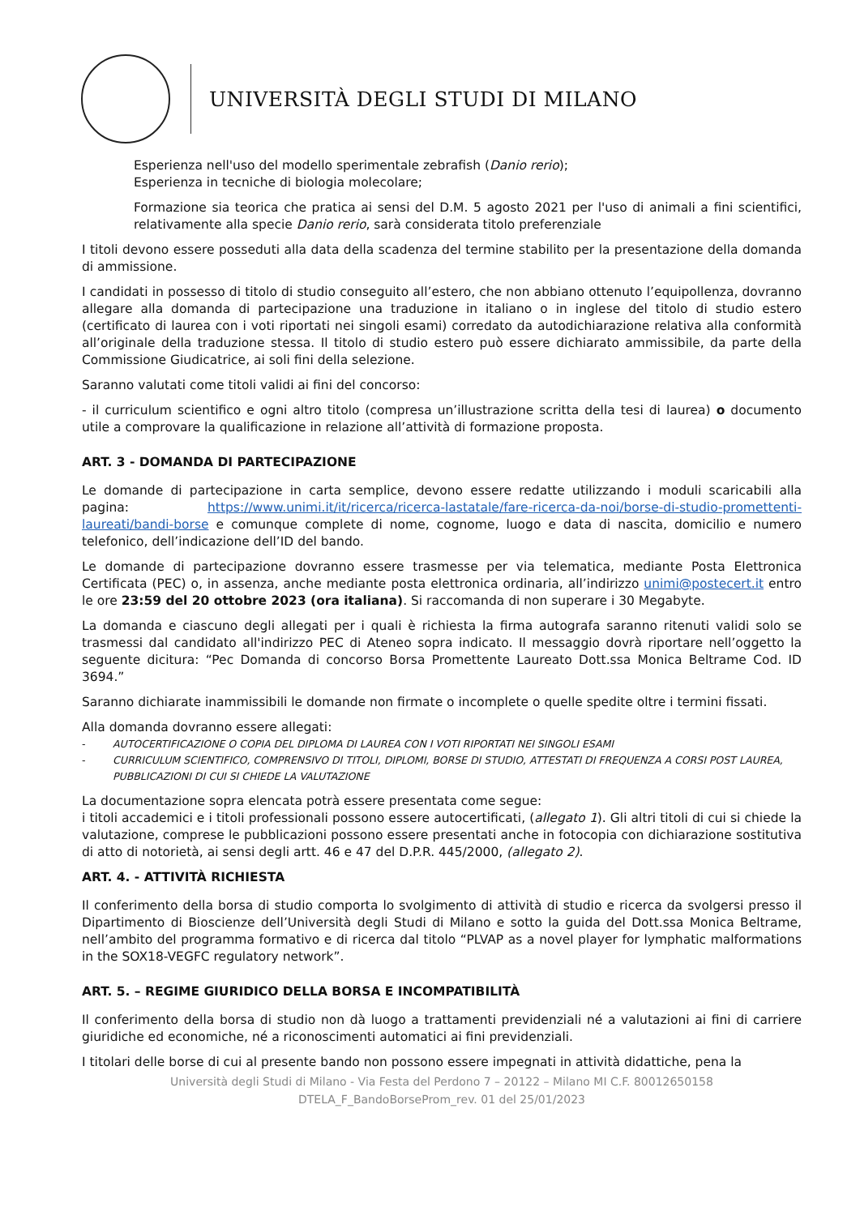UNIVERSITÀ DEGLI STUDI DI MILANO
Esperienza nell'uso del modello sperimentale zebrafish (Danio rerio);
Esperienza in tecniche di biologia molecolare;
Formazione sia teorica che pratica ai sensi del D.M. 5 agosto 2021 per l'uso di animali a fini scientifici, relativamente alla specie Danio rerio, sarà considerata titolo preferenziale
I titoli devono essere posseduti alla data della scadenza del termine stabilito per la presentazione della domanda di ammissione.
I candidati in possesso di titolo di studio conseguito all’estero, che non abbiano ottenuto l’equipollenza, dovranno allegare alla domanda di partecipazione una traduzione in italiano o in inglese del titolo di studio estero (certificato di laurea con i voti riportati nei singoli esami) corredato da autodichiarazione relativa alla conformità all’originale della traduzione stessa. Il titolo di studio estero può essere dichiarato ammissibile, da parte della Commissione Giudicatrice, ai soli fini della selezione.
Saranno valutati come titoli validi ai fini del concorso:
- il curriculum scientifico e ogni altro titolo (compresa un’illustrazione scritta della tesi di laurea) o documento utile a comprovare la qualificazione in relazione all’attività di formazione proposta.
ART. 3 - DOMANDA DI PARTECIPAZIONE
Le domande di partecipazione in carta semplice, devono essere redatte utilizzando i moduli scaricabili alla pagina: https://www.unimi.it/it/ricerca/ricerca-lastatale/fare-ricerca-da-noi/borse-di-studio-promettenti-laureati/bandi-borse e comunque complete di nome, cognome, luogo e data di nascita, domicilio e numero telefonico, dell’indicazione dell’ID del bando.
Le domande di partecipazione dovranno essere trasmesse per via telematica, mediante Posta Elettronica Certificata (PEC) o, in assenza, anche mediante posta elettronica ordinaria, all’indirizzo unimi@postecert.it entro le ore 23:59 del 20 ottobre 2023 (ora italiana). Si raccomanda di non superare i 30 Megabyte.
La domanda e ciascuno degli allegati per i quali è richiesta la firma autografa saranno ritenuti validi solo se trasmessi dal candidato all'indirizzo PEC di Ateneo sopra indicato. Il messaggio dovrà riportare nell’oggetto la seguente dicitura: “Pec Domanda di concorso Borsa Promettente Laureato Dott.ssa Monica Beltrame Cod. ID 3694.”
Saranno dichiarate inammissibili le domande non firmate o incomplete o quelle spedite oltre i termini fissati.
Alla domanda dovranno essere allegati:
- AUTOCERTIFICAZIONE O COPIA DEL DIPLOMA DI LAUREA CON I VOTI RIPORTATI NEI SINGOLI ESAMI
- CURRICULUM SCIENTIFICO, COMPRENSIVO DI TITOLI, DIPLOMI, BORSE DI STUDIO, ATTESTATI DI FREQUENZA A CORSI POST LAUREA, PUBBLICAZIONI DI CUI SI CHIEDE LA VALUTAZIONE
La documentazione sopra elencata potrà essere presentata come segue:
i titoli accademici e i titoli professionali possono essere autocertificati, (allegato 1). Gli altri titoli di cui si chiede la valutazione, comprese le pubblicazioni possono essere presentati anche in fotocopia con dichiarazione sostitutiva di atto di notorietà, ai sensi degli artt. 46 e 47 del D.P.R. 445/2000, (allegato 2).
ART. 4. - ATTIVITÀ RICHIESTA
Il conferimento della borsa di studio comporta lo svolgimento di attività di studio e ricerca da svolgersi presso il Dipartimento di Bioscienze dell’Università degli Studi di Milano e sotto la guida del Dott.ssa Monica Beltrame, nell’ambito del programma formativo e di ricerca dal titolo “PLVAP as a novel player for lymphatic malformations in the SOX18-VEGFC regulatory network”.
ART. 5. – REGIME GIURIDICO DELLA BORSA E INCOMPATIBILITÀ
Il conferimento della borsa di studio non dà luogo a trattamenti previdenziali né a valutazioni ai fini di carriere giuridiche ed economiche, né a riconoscimenti automatici ai fini previdenziali.
I titolari delle borse di cui al presente bando non possono essere impegnati in attività didattiche, pena la
Università degli Studi di Milano - Via Festa del Perdono 7 – 20122 – Milano MI C.F. 80012650158
DTELA_F_BandoBorseProm_rev. 01 del 25/01/2023